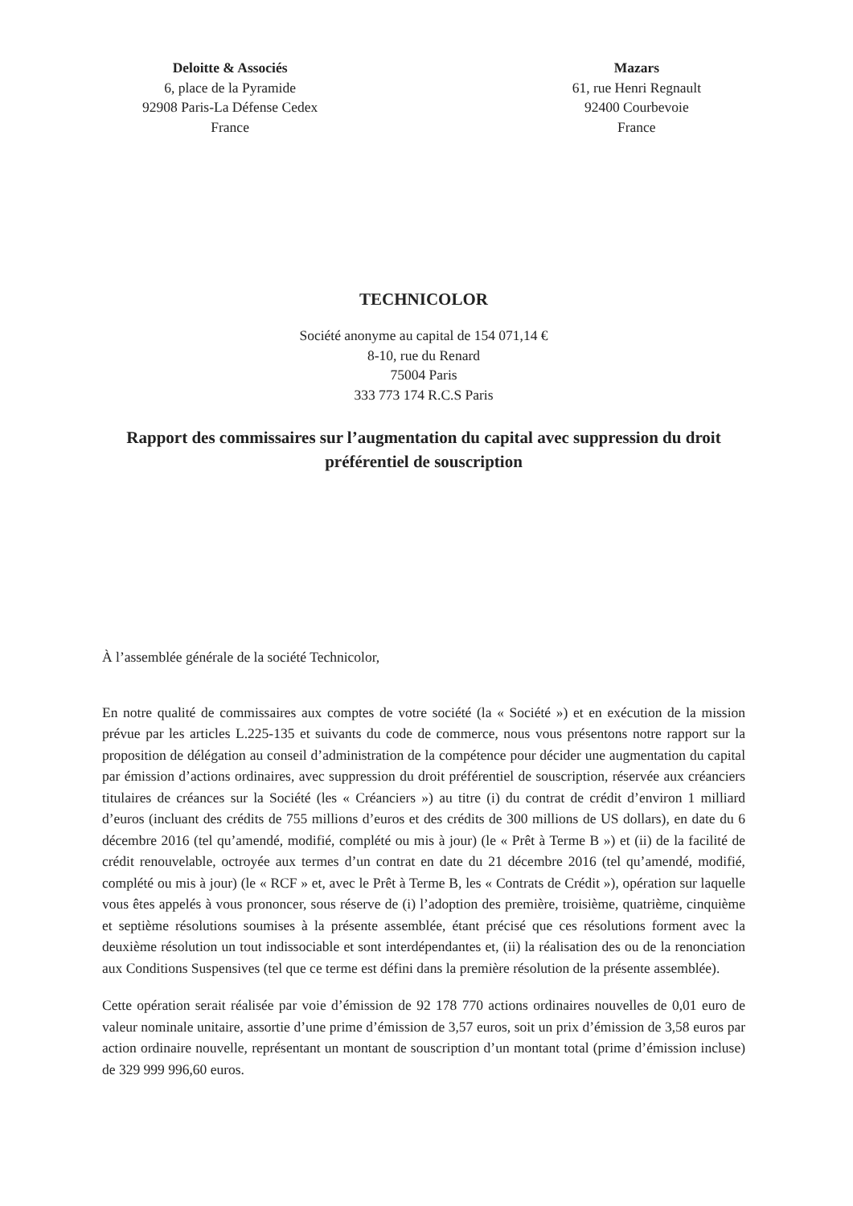Deloitte & Associés
6, place de la Pyramide
92908 Paris-La Défense Cedex
France
Mazars
61, rue Henri Regnault
92400 Courbevoie
France
TECHNICOLOR
Société anonyme au capital de 154 071,14 €
8-10, rue du Renard
75004 Paris
333 773 174 R.C.S Paris
Rapport des commissaires sur l’augmentation du capital avec suppression du droit préférentiel de souscription
À l’assemblée générale de la société Technicolor,
En notre qualité de commissaires aux comptes de votre société (la « Société ») et en exécution de la mission prévue par les articles L.225-135 et suivants du code de commerce, nous vous présentons notre rapport sur la proposition de délégation au conseil d’administration de la compétence pour décider une augmentation du capital par émission d’actions ordinaires, avec suppression du droit préférentiel de souscription, réservée aux créanciers titulaires de créances sur la Société (les « Créanciers ») au titre (i) du contrat de crédit d’environ 1 milliard d’euros (incluant des crédits de 755 millions d’euros et des crédits de 300 millions de US dollars), en date du 6 décembre 2016 (tel qu’amendé, modifié, complété ou mis à jour) (le « Prêt à Terme B ») et (ii) de la facilité de crédit renouvelable, octroyée aux termes d’un contrat en date du 21 décembre 2016 (tel qu’amendé, modifié, complété ou mis à jour) (le « RCF » et, avec le Prêt à Terme B, les « Contrats de Crédit »), opération sur laquelle vous êtes appelés à vous prononcer, sous réserve de (i) l’adoption des première, troisième, quatrième, cinquième et septième résolutions soumises à la présente assemblée, étant précisé que ces résolutions forment avec la deuxième résolution un tout indissociable et sont interdépendantes et, (ii) la réalisation des ou de la renonciation aux Conditions Suspensives (tel que ce terme est défini dans la première résolution de la présente assemblée).
Cette opération serait réalisée par voie d’émission de 92 178 770 actions ordinaires nouvelles de 0,01 euro de valeur nominale unitaire, assortie d’une prime d’émission de 3,57 euros, soit un prix d’émission de 3,58 euros par action ordinaire nouvelle, représentant un montant de souscription d’un montant total (prime d’émission incluse) de 329 999 996,60 euros.